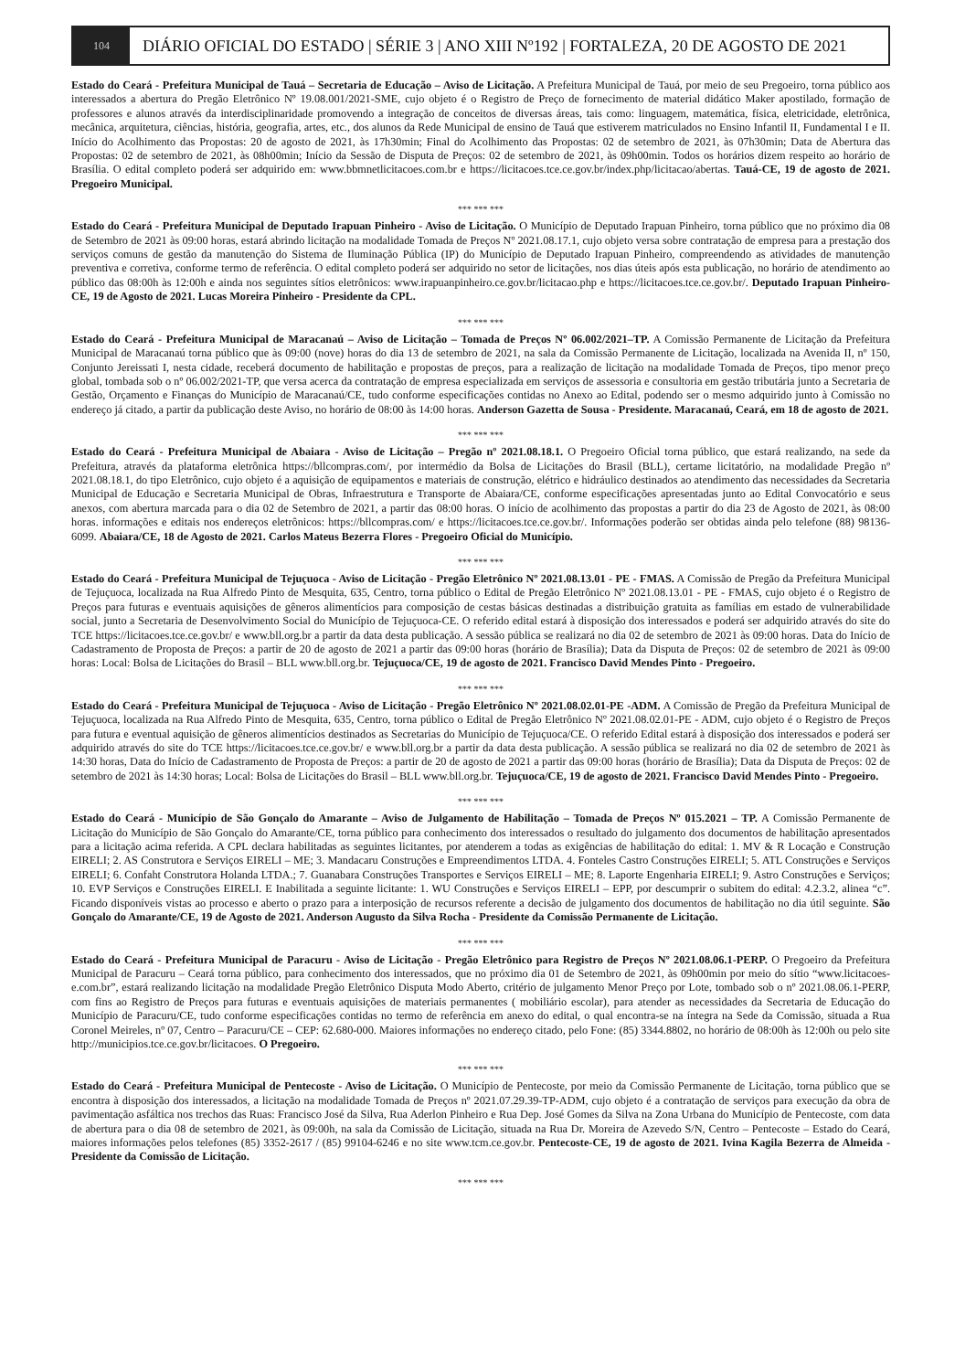104
DIÁRIO OFICIAL DO ESTADO | SÉRIE 3 | ANO XIII Nº192 | FORTALEZA, 20 DE AGOSTO DE 2021
Estado do Ceará - Prefeitura Municipal de Tauá – Secretaria de Educação – Aviso de Licitação. A Prefeitura Municipal de Tauá, por meio de seu Pregoeiro, torna público aos interessados a abertura do Pregão Eletrônico Nº 19.08.001/2021-SME, cujo objeto é o Registro de Preço de fornecimento de material didático Maker apostilado, formação de professores e alunos através da interdisciplinaridade promovendo a integração de conceitos de diversas áreas, tais como: linguagem, matemática, física, eletricidade, eletrônica, mecânica, arquitetura, ciências, história, geografia, artes, etc., dos alunos da Rede Municipal de ensino de Tauá que estiverem matriculados no Ensino Infantil II, Fundamental I e II. Início do Acolhimento das Propostas: 20 de agosto de 2021, às 17h30min; Final do Acolhimento das Propostas: 02 de setembro de 2021, às 07h30min; Data de Abertura das Propostas: 02 de setembro de 2021, às 08h00min; Início da Sessão de Disputa de Preços: 02 de setembro de 2021, às 09h00min. Todos os horários dizem respeito ao horário de Brasília. O edital completo poderá ser adquirido em: www.bbmnetlicitacoes.com.br e https://licitacoes.tce.ce.gov.br/index.php/licitacao/abertas. Tauá-CE, 19 de agosto de 2021. Pregoeiro Municipal.
*** *** ***
Estado do Ceará - Prefeitura Municipal de Deputado Irapuan Pinheiro - Aviso de Licitação. O Município de Deputado Irapuan Pinheiro, torna público que no próximo dia 08 de Setembro de 2021 às 09:00 horas, estará abrindo licitação na modalidade Tomada de Preços Nº 2021.08.17.1, cujo objeto versa sobre contratação de empresa para a prestação dos serviços comuns de gestão da manutenção do Sistema de Iluminação Pública (IP) do Município de Deputado Irapuan Pinheiro, compreendendo as atividades de manutenção preventiva e corretiva, conforme termo de referência. O edital completo poderá ser adquirido no setor de licitações, nos dias úteis após esta publicação, no horário de atendimento ao público das 08:00h às 12:00h e ainda nos seguintes sítios eletrônicos: www.irapuanpinheiro.ce.gov.br/licitacao.php e https://licitacoes.tce.ce.gov.br/. Deputado Irapuan Pinheiro-CE, 19 de Agosto de 2021. Lucas Moreira Pinheiro - Presidente da CPL.
*** *** ***
Estado do Ceará - Prefeitura Municipal de Maracanaú – Aviso de Licitação – Tomada de Preços Nº 06.002/2021–TP. A Comissão Permanente de Licitação da Prefeitura Municipal de Maracanaú torna público que às 09:00 (nove) horas do dia 13 de setembro de 2021, na sala da Comissão Permanente de Licitação, localizada na Avenida II, nº 150, Conjunto Jereissati I, nesta cidade, receberá documento de habilitação e propostas de preços, para a realização de licitação na modalidade Tomada de Preços, tipo menor preço global, tombada sob o nº 06.002/2021-TP, que versa acerca da contratação de empresa especializada em serviços de assessoria e consultoria em gestão tributária junto a Secretaria de Gestão, Orçamento e Finanças do Município de Maracanaú/CE, tudo conforme especificações contidas no Anexo ao Edital, podendo ser o mesmo adquirido junto à Comissão no endereço já citado, a partir da publicação deste Aviso, no horário de 08:00 às 14:00 horas. Anderson Gazetta de Sousa - Presidente. Maracanaú, Ceará, em 18 de agosto de 2021.
*** *** ***
Estado do Ceará - Prefeitura Municipal de Abaiara - Aviso de Licitação – Pregão nº 2021.08.18.1. O Pregoeiro Oficial torna público, que estará realizando, na sede da Prefeitura, através da plataforma eletrônica https://bllcompras.com/, por intermédio da Bolsa de Licitações do Brasil (BLL), certame licitatório, na modalidade Pregão nº 2021.08.18.1, do tipo Eletrônico, cujo objeto é a aquisição de equipamentos e materiais de construção, elétrico e hidráulico destinados ao atendimento das necessidades da Secretaria Municipal de Educação e Secretaria Municipal de Obras, Infraestrutura e Transporte de Abaiara/CE, conforme especificações apresentadas junto ao Edital Convocatório e seus anexos, com abertura marcada para o dia 02 de Setembro de 2021, a partir das 08:00 horas. O início de acolhimento das propostas a partir do dia 23 de Agosto de 2021, às 08:00 horas. informações e editais nos endereços eletrônicos: https://bllcompras.com/ e https://licitacoes.tce.ce.gov.br/. Informações poderão ser obtidas ainda pelo telefone (88) 98136-6099. Abaiara/CE, 18 de Agosto de 2021. Carlos Mateus Bezerra Flores - Pregoeiro Oficial do Município.
*** *** ***
Estado do Ceará - Prefeitura Municipal de Tejuçuoca - Aviso de Licitação - Pregão Eletrônico Nº 2021.08.13.01 - PE - FMAS. A Comissão de Pregão da Prefeitura Municipal de Tejuçuoca, localizada na Rua Alfredo Pinto de Mesquita, 635, Centro, torna público o Edital de Pregão Eletrônico Nº 2021.08.13.01 - PE - FMAS, cujo objeto é o Registro de Preços para futuras e eventuais aquisições de gêneros alimentícios para composição de cestas básicas destinadas a distribuição gratuita as famílias em estado de vulnerabilidade social, junto a Secretaria de Desenvolvimento Social do Município de Tejuçuoca-CE. O referido edital estará à disposição dos interessados e poderá ser adquirido através do site do TCE https://licitacoes.tce.ce.gov.br/ e www.bll.org.br a partir da data desta publicação. A sessão pública se realizará no dia 02 de setembro de 2021 às 09:00 horas. Data do Início de Cadastramento de Proposta de Preços: a partir de 20 de agosto de 2021 a partir das 09:00 horas (horário de Brasília); Data da Disputa de Preços: 02 de setembro de 2021 às 09:00 horas: Local: Bolsa de Licitações do Brasil – BLL www.bll.org.br. Tejuçuoca/CE, 19 de agosto de 2021. Francisco David Mendes Pinto - Pregoeiro.
*** *** ***
Estado do Ceará - Prefeitura Municipal de Tejuçuoca - Aviso de Licitação - Pregão Eletrônico Nº 2021.08.02.01-PE -ADM. A Comissão de Pregão da Prefeitura Municipal de Tejuçuoca, localizada na Rua Alfredo Pinto de Mesquita, 635, Centro, torna público o Edital de Pregão Eletrônico Nº 2021.08.02.01-PE - ADM, cujo objeto é o Registro de Preços para futura e eventual aquisição de gêneros alimentícios destinados as Secretarias do Município de Tejuçuoca/CE. O referido Edital estará à disposição dos interessados e poderá ser adquirido através do site do TCE https://licitacoes.tce.ce.gov.br/ e www.bll.org.br a partir da data desta publicação. A sessão pública se realizará no dia 02 de setembro de 2021 às 14:30 horas, Data do Início de Cadastramento de Proposta de Preços: a partir de 20 de agosto de 2021 a partir das 09:00 horas (horário de Brasília); Data da Disputa de Preços: 02 de setembro de 2021 às 14:30 horas; Local: Bolsa de Licitações do Brasil – BLL www.bll.org.br. Tejuçuoca/CE, 19 de agosto de 2021. Francisco David Mendes Pinto - Pregoeiro.
*** *** ***
Estado do Ceará - Município de São Gonçalo do Amarante – Aviso de Julgamento de Habilitação – Tomada de Preços Nº 015.2021 – TP. A Comissão Permanente de Licitação do Município de São Gonçalo do Amarante/CE, torna público para conhecimento dos interessados o resultado do julgamento dos documentos de habilitação apresentados para a licitação acima referida. A CPL declara habilitadas as seguintes licitantes, por atenderem a todas as exigências de habilitação do edital: 1. MV & R Locação e Construção EIRELI; 2. AS Construtora e Serviços EIRELI – ME; 3. Mandacaru Construções e Empreendimentos LTDA. 4. Fonteles Castro Construções EIRELI; 5. ATL Construções e Serviços EIRELI; 6. Confaht Construtora Holanda LTDA.; 7. Guanabara Construções Transportes e Serviços EIRELI – ME; 8. Laporte Engenharia EIRELI; 9. Astro Construções e Serviços; 10. EVP Serviços e Construções EIRELI. E Inabilitada a seguinte licitante: 1. WU Construções e Serviços EIRELI – EPP, por descumprir o subitem do edital: 4.2.3.2, alinea “c”. Ficando disponíveis vistas ao processo e aberto o prazo para a interposição de recursos referente a decisão de julgamento dos documentos de habilitação no dia útil seguinte. São Gonçalo do Amarante/CE, 19 de Agosto de 2021. Anderson Augusto da Silva Rocha - Presidente da Comissão Permanente de Licitação.
*** *** ***
Estado do Ceará - Prefeitura Municipal de Paracuru - Aviso de Licitação - Pregão Eletrônico para Registro de Preços Nº 2021.08.06.1-PERP. O Pregoeiro da Prefeitura Municipal de Paracuru – Ceará torna público, para conhecimento dos interessados, que no próximo dia 01 de Setembro de 2021, às 09h00min por meio do sítio “www.licitacoes-e.com.br”, estará realizando licitação na modalidade Pregão Eletrônico Disputa Modo Aberto, critério de julgamento Menor Preço por Lote, tombado sob o nº 2021.08.06.1-PERP, com fins ao Registro de Preços para futuras e eventuais aquisições de materiais permanentes ( mobiliário escolar), para atender as necessidades da Secretaria de Educação do Município de Paracuru/CE, tudo conforme especificações contidas no termo de referência em anexo do edital, o qual encontra-se na íntegra na Sede da Comissão, situada a Rua Coronel Meireles, nº 07, Centro – Paracuru/CE – CEP: 62.680-000. Maiores informações no endereço citado, pelo Fone: (85) 3344.8802, no horário de 08:00h às 12:00h ou pelo site http://municipios.tce.ce.gov.br/licitacoes. O Pregoeiro.
*** *** ***
Estado do Ceará - Prefeitura Municipal de Pentecoste - Aviso de Licitação. O Município de Pentecoste, por meio da Comissão Permanente de Licitação, torna público que se encontra à disposição dos interessados, a licitação na modalidade Tomada de Preços nº 2021.07.29.39-TP-ADM, cujo objeto é a contratação de serviços para execução da obra de pavimentação asfáltica nos trechos das Ruas: Francisco José da Silva, Rua Aderlon Pinheiro e Rua Dep. José Gomes da Silva na Zona Urbana do Município de Pentecoste, com data de abertura para o dia 08 de setembro de 2021, às 09:00h, na sala da Comissão de Licitação, situada na Rua Dr. Moreira de Azevedo S/N, Centro – Pentecoste – Estado do Ceará, maiores informações pelos telefones (85) 3352-2617 / (85) 99104-6246 e no site www.tcm.ce.gov.br. Pentecoste-CE, 19 de agosto de 2021. Ivina Kagila Bezerra de Almeida - Presidente da Comissão de Licitação.
*** *** ***